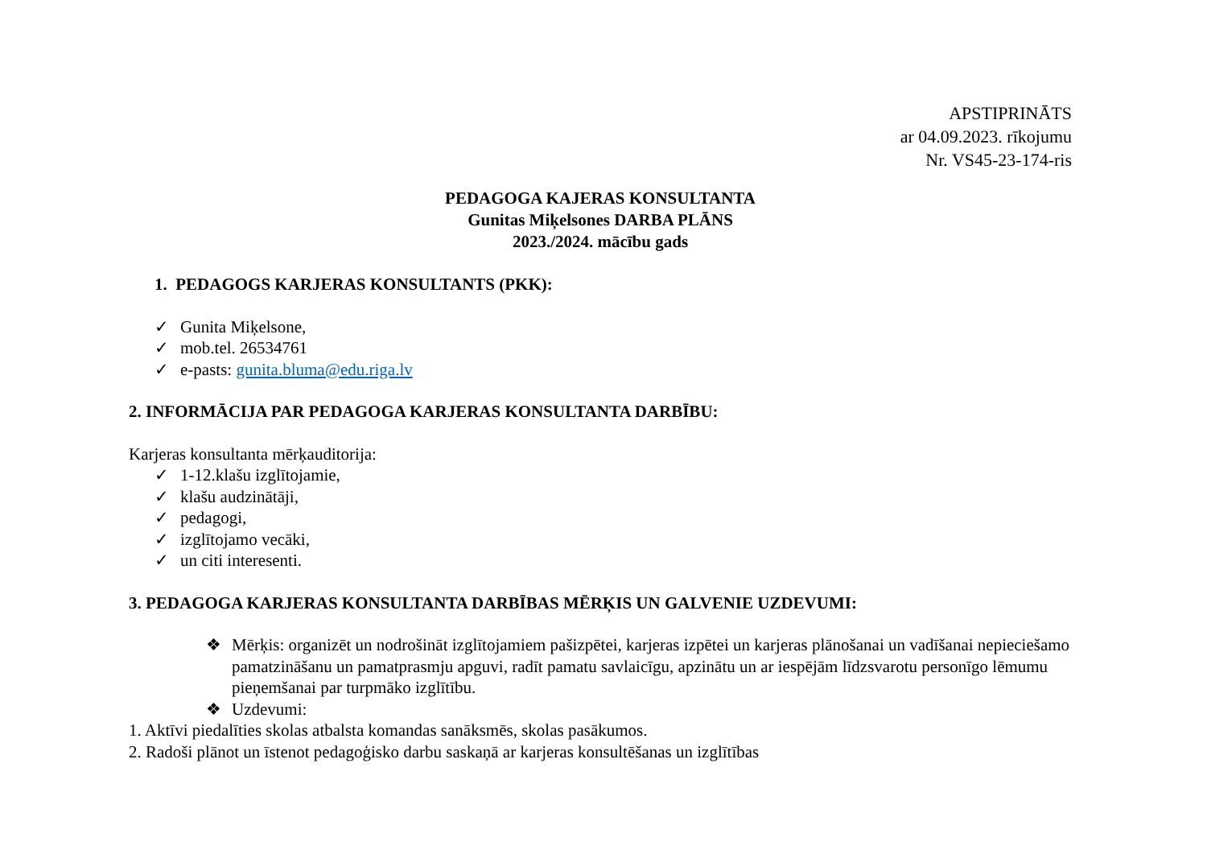APSTIPRINĀTS
ar 04.09.2023. rīkojumu
Nr. VS45-23-174-ris
PEDAGOGA KAJERAS KONSULTANTA
Gunitas Miķelsones DARBA PLĀNS
2023./2024. mācību gads
1. PEDAGOGS KARJERAS KONSULTANTS (PKK):
✓ Gunita Miķelsone,
✓ mob.tel. 26534761
✓ e-pasts: gunita.bluma@edu.riga.lv
2. INFORMĀCIJA PAR PEDAGOGA KARJERAS KONSULTANTA DARBĪBU:
Karjeras konsultanta mērķauditorija:
✓ 1-12.klašu izglītojamie,
✓ klašu audzinātāji,
✓ pedagogi,
✓ izglītojamo vecāki,
✓ un citi interesenti.
3. PEDAGOGA KARJERAS KONSULTANTA DARBĪBAS MĒRĶIS UN GALVENIE UZDEVUMI:
❖ Mērķis: organizēt un nodrošināt izglītojamiem pašizpētei, karjeras izpētei un karjeras plānošanai un vadīšanai nepieciešamo pamatzināšanu un pamatprasmju apguvi, radīt pamatu savlaicīgu, apzinātu un ar iespējām līdzsvarotu personīgo lēmumu pieņemšanai par turpmāko izglītību.
❖ Uzdevumi:
1. Aktīvi piedalīties skolas atbalsta komandas sanāksmēs, skolas pasākumos.
2. Radoši plānot un īstenot pedagoģisko darbu saskaņā ar karjeras konsultēšanas un izglītības